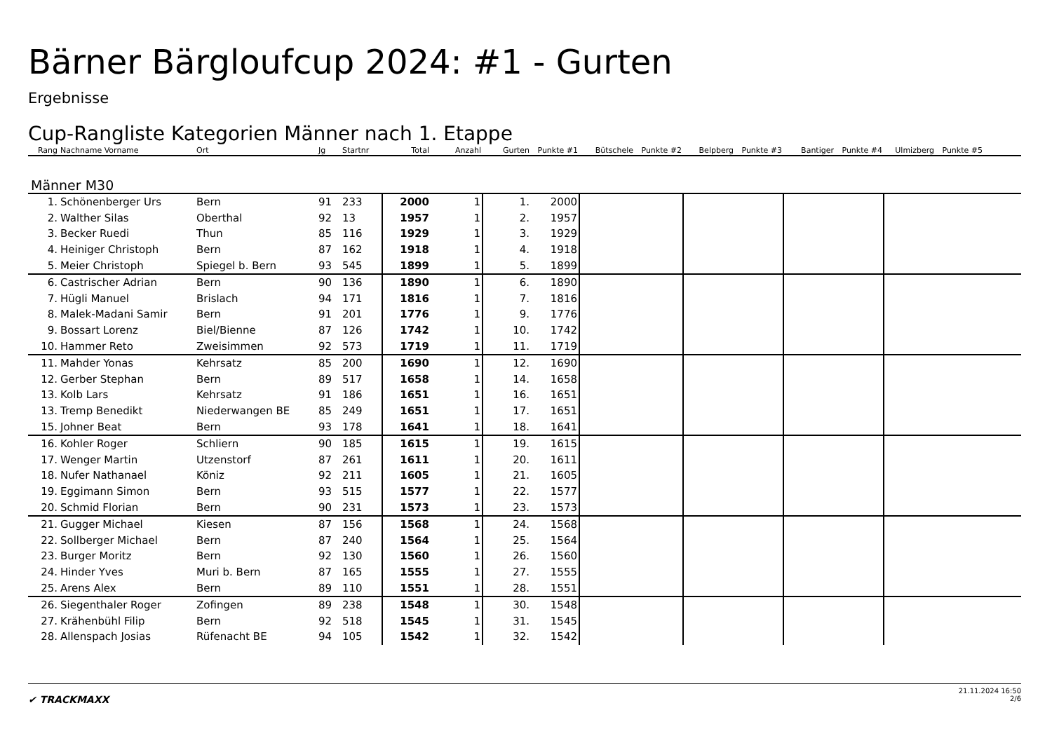Bärner Bärgloufcup 2024: #1 - Gurten
Ergebnisse
Cup-Rangliste Kategorien Männer nach 1. Etappe
| Rang | Nachname Vorname | Ort | Jg | Startnr | Total | Anzahl | Gurten | Punkte #1 | Bütschele | Punkte #2 | Belpberg | Punkte #3 | Bantiger | Punkte #4 | Ulmizberg | Punkte #5 | |
| --- | --- | --- | --- | --- | --- | --- | --- | --- | --- | --- | --- | --- | --- | --- | --- | --- | --- |
| Männer M30 | | | | | | | | | | | | | | | | | |
| 1. | Schönenberger Urs | Bern | 91 | 233 | 2000 | 1 | 1. | 2000 | | | | | | | | | |
| 2. | Walther Silas | Oberthal | 92 | 13 | 1957 | 1 | 2. | 1957 | | | | | | | | | |
| 3. | Becker Ruedi | Thun | 85 | 116 | 1929 | 1 | 3. | 1929 | | | | | | | | | |
| 4. | Heiniger Christoph | Bern | 87 | 162 | 1918 | 1 | 4. | 1918 | | | | | | | | | |
| 5. | Meier Christoph | Spiegel b. Bern | 93 | 545 | 1899 | 1 | 5. | 1899 | | | | | | | | | |
| 6. | Castrischer Adrian | Bern | 90 | 136 | 1890 | 1 | 6. | 1890 | | | | | | | | | |
| 7. | Hügli Manuel | Brislach | 94 | 171 | 1816 | 1 | 7. | 1816 | | | | | | | | | |
| 8. | Malek-Madani Samir | Bern | 91 | 201 | 1776 | 1 | 9. | 1776 | | | | | | | | | |
| 9. | Bossart Lorenz | Biel/Bienne | 87 | 126 | 1742 | 1 | 10. | 1742 | | | | | | | | | |
| 10. | Hammer Reto | Zweisimmen | 92 | 573 | 1719 | 1 | 11. | 1719 | | | | | | | | | |
| 11. | Mahder Yonas | Kehrsatz | 85 | 200 | 1690 | 1 | 12. | 1690 | | | | | | | | | |
| 12. | Gerber Stephan | Bern | 89 | 517 | 1658 | 1 | 14. | 1658 | | | | | | | | | |
| 13. | Kolb Lars | Kehrsatz | 91 | 186 | 1651 | 1 | 16. | 1651 | | | | | | | | | |
| 13. | Tremp Benedikt | Niederwangen BE | 85 | 249 | 1651 | 1 | 17. | 1651 | | | | | | | | | |
| 15. | Johner Beat | Bern | 93 | 178 | 1641 | 1 | 18. | 1641 | | | | | | | | | |
| 16. | Kohler Roger | Schliern | 90 | 185 | 1615 | 1 | 19. | 1615 | | | | | | | | | |
| 17. | Wenger Martin | Utzenstorf | 87 | 261 | 1611 | 1 | 20. | 1611 | | | | | | | | | |
| 18. | Nufer Nathanael | Köniz | 92 | 211 | 1605 | 1 | 21. | 1605 | | | | | | | | | |
| 19. | Eggimann Simon | Bern | 93 | 515 | 1577 | 1 | 22. | 1577 | | | | | | | | | |
| 20. | Schmid Florian | Bern | 90 | 231 | 1573 | 1 | 23. | 1573 | | | | | | | | | |
| 21. | Gugger Michael | Kiesen | 87 | 156 | 1568 | 1 | 24. | 1568 | | | | | | | | | |
| 22. | Sollberger Michael | Bern | 87 | 240 | 1564 | 1 | 25. | 1564 | | | | | | | | | |
| 23. | Burger Moritz | Bern | 92 | 130 | 1560 | 1 | 26. | 1560 | | | | | | | | | |
| 24. | Hinder Yves | Muri b. Bern | 87 | 165 | 1555 | 1 | 27. | 1555 | | | | | | | | | |
| 25. | Arens Alex | Bern | 89 | 110 | 1551 | 1 | 28. | 1551 | | | | | | | | | |
| 26. | Siegenthaler Roger | Zofingen | 89 | 238 | 1548 | 1 | 30. | 1548 | | | | | | | | | |
| 27. | Krähenbühl Filip | Bern | 92 | 518 | 1545 | 1 | 31. | 1545 | | | | | | | | | |
| 28. | Allenspach Josias | Rüfenacht BE | 94 | 105 | 1542 | 1 | 32. | 1542 | | | | | | | | | |
✔ TRACKMAXX
21.11.2024 16:50
2/6